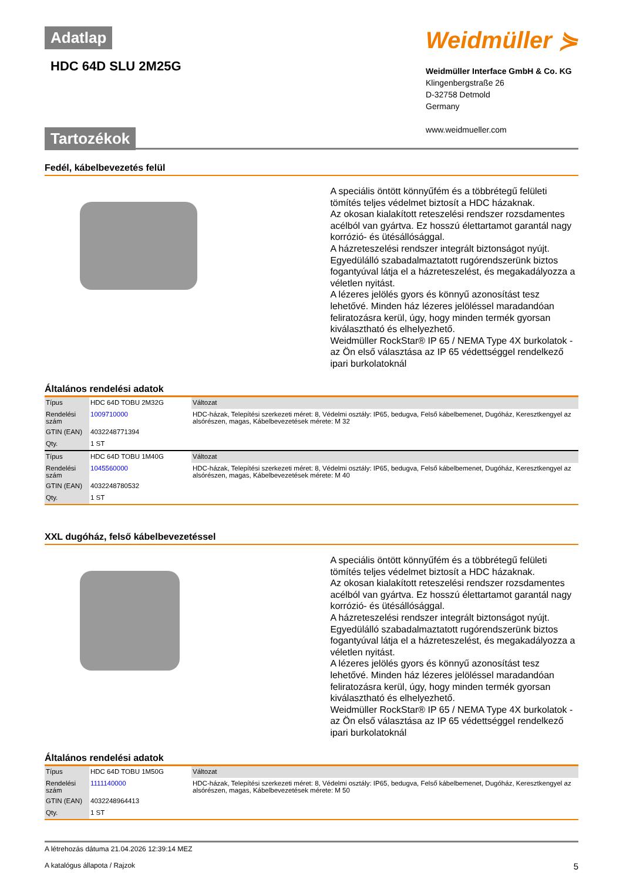Adatlap
HDC 64D SLU 2M25G
Weidmüller ⋟
Weidmüller Interface GmbH & Co. KG
Klingenbergstraße 26
D-32758 Detmold
Germany
www.weidmueller.com
Tartozékok
Fedél, kábelbevezetés felül
A speciális öntött könnyűfém és a többrétegű felületi tömítés teljes védelmet biztosít a HDC házaknak.
Az okosan kialakított reteszelési rendszer rozsdamentes acélból van gyártva. Ez hosszú élettartamot garantál nagy korrózió- és ütésállósággal.
A házreteszelési rendszer integrált biztonságot nyújt. Egyedülálló szabadalmaztatott rugórendszerünk biztos fogantyúval látja el a házreteszelést, és megakadályozza a véletlen nyitást.
A lézeres jelölés gyors és könnyű azonosítást tesz lehetővé. Minden ház lézeres jelöléssel maradandóan feliratozásra kerül, úgy, hogy minden termék gyorsan kiválasztható és elhelyezhető.
Weidmüller RockStar® IP 65 / NEMA Type 4X burkolatok - az Ön első választása az IP 65 védettséggel rendelkező ipari burkolatoknál
Általános rendelési adatok
| Típus | HDC 64D TOBU 2M32G | Változat |
| Rendelési szám | 1009710000 | HDC-házak, Telepítési szerkezeti méret: 8, Védelmi osztály: IP65, bedugva, Felső kábelbemenet, Dugóház, Keresztkengyel az alsórészen, magas, Kábelbevezetések mérete: M 32 |
| GTIN (EAN) | 4032248771394 | |
| Qty. | 1 ST | |
| Típus | HDC 64D TOBU 1M40G | Változat |
| Rendelési szám | 1045560000 | HDC-házak, Telepítési szerkezeti méret: 8, Védelmi osztály: IP65, bedugva, Felső kábelbemenet, Dugóház, Keresztkengyel az alsórészen, magas, Kábelbevezetések mérete: M 40 |
| GTIN (EAN) | 4032248780532 | |
| Qty. | 1 ST | |
XXL dugóház, felső kábelbevezetéssel
A speciális öntött könnyűfém és a többrétegű felületi tömítés teljes védelmet biztosít a HDC házaknak.
Az okosan kialakított reteszelési rendszer rozsdamentes acélból van gyártva. Ez hosszú élettartamot garantál nagy korrózió- és ütésállósággal.
A házreteszelési rendszer integrált biztonságot nyújt. Egyedülálló szabadalmaztatott rugórendszerünk biztos fogantyúval látja el a házreteszelést, és megakadályozza a véletlen nyitást.
A lézeres jelölés gyors és könnyű azonosítást tesz lehetővé. Minden ház lézeres jelöléssel maradandóan feliratozásra kerül, úgy, hogy minden termék gyorsan kiválasztható és elhelyezhető.
Weidmüller RockStar® IP 65 / NEMA Type 4X burkolatok - az Ön első választása az IP 65 védettséggel rendelkező ipari burkolatoknál
Általános rendelési adatok
| Típus | HDC 64D TOBU 1M50G | Változat |
| Rendelési szám | 1111140000 | HDC-házak, Telepítési szerkezeti méret: 8, Védelmi osztály: IP65, bedugva, Felső kábelbemenet, Dugóház, Keresztkengyel az alsórészen, magas, Kábelbevezetések mérete: M 50 |
| GTIN (EAN) | 4032248964413 | |
| Qty. | 1 ST | |
A létrehozás dátuma 21.04.2026 12:39:14 MEZ
A katalógus állapota / Rajzok 5